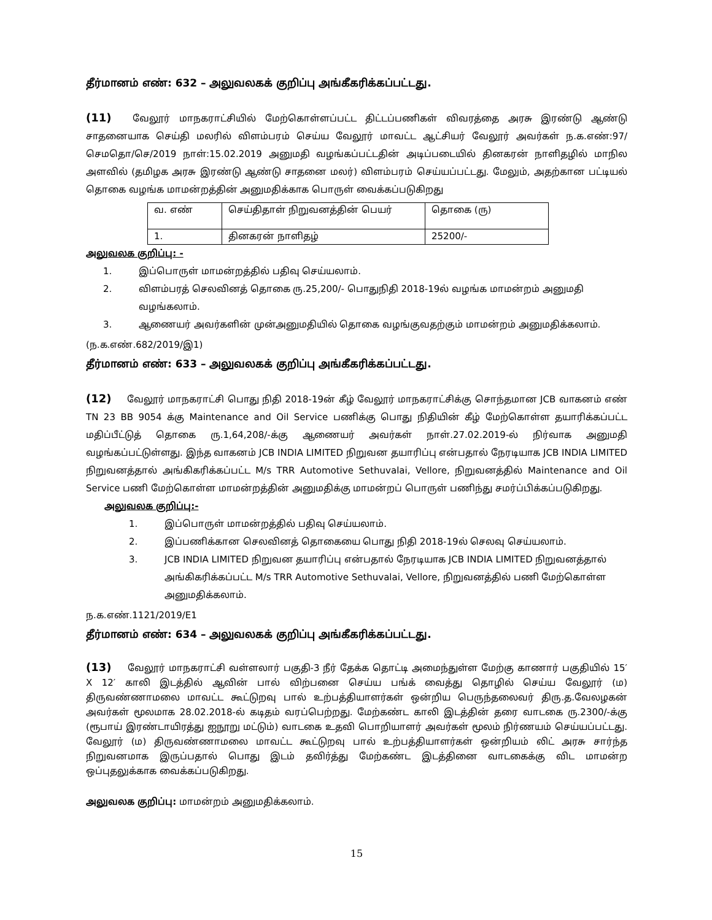தீர்மானம் எண்: 632 – அலுவலகக் குறிப்பு அங்கீகரிக்கப்பட்டது.
(11) வேலூர் மாநகராட்சியில் மேற்கொள்ளப்பட்ட திட்டப்பணிகள் விவரத்தை அரசு இரண்டு ஆண்டு சாதனையாக செய்தி மலரில் விளம்பரம் செய்ய வேலூர் மாவட்ட ஆட்சியர் வேலூர் அவர்கள் ந.க.எண்:97/செமதொ/செ/2019 நாள்:15.02.2019 அனுமதி வழங்கப்பட்டதின் அடிப்படையில் தினகரன் நாளிதழில் மாநில அளவில் (தமிழக அரசு இரண்டு ஆண்டு சாதனை மலர்) விளம்பரம் செய்யப்பட்டது. மேலும், அதற்கான பட்டியல் தொகை வழங்க மாமன்றத்தின் அனுமதிக்காக பொருள் வைக்கப்படுகிறது
| வ. எண் | செய்திதாள் நிறுவனத்தின் பெயர் | தொகை (ரு) |
| 1. | தினகரன் நாளிதழ் | 25200/- |
அலுவலக குறிப்பு: -
1. இப்பொருள் மாமன்றத்தில் பதிவு செய்யலாம்.
2. விளம்பரத் செலவினத் தொகை ரு.25,200/- பொதுநிதி 2018-19ல் வழங்க மாமன்றம் அனுமதி வழங்கலாம்.
3. ஆணையர் அவர்களின் முன்அனுமதியில் தொகை வழங்குவதற்கும் மாமன்றம் அனுமதிக்கலாம்.
(ந.க.எண்.682/2019/இ1)
தீர்மானம் எண்: 633 – அலுவலகக் குறிப்பு அங்கீகரிக்கப்பட்டது.
(12) வேலூர் மாநகராட்சி பொது நிதி 2018-19ன் கீழ் வேலூர் மாநகராட்சிக்கு சொந்தமான JCB வாகனம் எண் TN 23 BB 9054 க்கு Maintenance and Oil Service பணிக்கு பொது நிதியின் கீழ் மேற்கொள்ள தயாரிக்கப்பட்ட மதிப்பீட்டுத் தொகை ரு.1,64,208/-க்கு ஆணையர் அவர்கள் நாள்.27.02.2019-ல் நிர்வாக அனுமதி வழங்கப்பட்டுள்ளது. இந்த வாகனம் JCB INDIA LIMITED நிறுவன தயாரிப்பு என்பதால் நேரடியாக JCB INDIA LIMITED நிறுவனத்தால் அங்கிகரிக்கப்பட்ட M/s TRR Automotive Sethuvalai, Vellore, நிறுவனத்தில் Maintenance and Oil Service பணி மேற்கொள்ள மாமன்றத்தின் அனுமதிக்கு மாமன்றப் பொருள் பணிந்து சமர்ப்பிக்கப்படுகிறது.
அலுவலக குறிப்பு:-
1. இப்பொருள் மாமன்றத்தில் பதிவு செய்யலாம்.
2. இப்பணிக்கான செலவினத் தொகையை பொது நிதி 2018-19ல் செலவு செய்யலாம்.
3. JCB INDIA LIMITED நிறுவன தயாரிப்பு என்பதால் நேரடியாக JCB INDIA LIMITED நிறுவனத்தால் அங்கிகரிக்கப்பட்ட M/s TRR Automotive Sethuvalai, Vellore, நிறுவனத்தில் பணி மேற்கொள்ள அனுமதிக்கலாம்.
ந.க.எண்.1121/2019/E1
தீர்மானம் எண்: 634 – அலுவலகக் குறிப்பு அங்கீகரிக்கப்பட்டது.
(13) வேலூர் மாநகராட்சி வள்ளலார் பகுதி-3 நீர் தேக்க தொட்டி அமைந்துள்ள மேற்கு காணார் பகுதியில் 15′ X 12′ காலி இடத்தில் ஆவின் பால் விற்பனை செய்ய பங்க் வைத்து தொழில் செய்ய வேலூர் (ம) திருவண்ணாமலை மாவட்ட கூட்டுறவு பால் உற்பத்தியாளர்கள் ஒன்றிய பெருந்தலைவர் திரு.த.வேலழகன் அவர்கள் மூலமாக 28.02.2018-ல் கடிதம் வரப்பெற்றது. மேற்கண்ட காலி இடத்தின் தரை வாடகை ரு.2300/-க்கு (ரூபாய் இரண்டாயிரத்து ஐநூறு மட்டும்) வாடகை உதவி பொறியாளர் அவர்கள் மூலம் நிர்ணயம் செய்யப்பட்டது. வேலூர் (ம) திருவண்ணாமலை மாவட்ட கூட்டுறவு பால் உற்பத்தியாளர்கள் ஒன்றியம் லிட் அரசு சார்ந்த நிறுவனமாக இருப்பதால் பொது இடம் தவிர்த்து மேற்கண்ட இடத்தினை வாடகைக்கு விட மாமன்ற ஒப்புதலுக்காக வைக்கப்படுகிறது.
அலுவலக குறிப்பு: மாமன்றம் அனுமதிக்கலாம்.
15